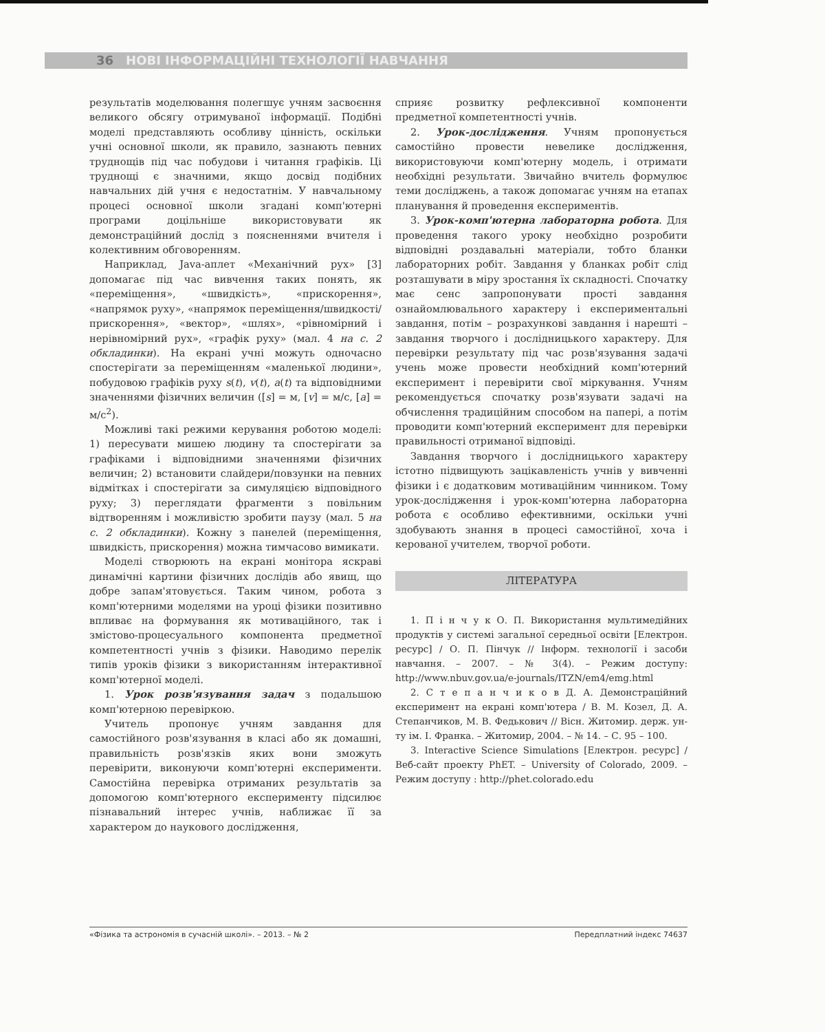36 НОВІ ІНФОРМАЦІЙНІ ТЕХНОЛОГІЇ НАВЧАННЯ
результатів моделювання полегшує учням засвоєння великого обсягу отримуваної інформації. Подібні моделі представляють особливу цінність, оскільки учні основної школи, як правило, зазнають певних труднощів під час побудови і читання графіків. Ці труднощі є значними, якщо досвід подібних навчальних дій учня є недостатнім. У навчальному процесі основної школи згадані комп'ютерні програми доцільніше використовувати як демонстраційний дослід з поясненнями вчителя і колективним обговоренням.
Наприклад, Java-аплет «Механічний рух» [3] допомагає під час вивчення таких понять, як «переміщення», «швидкість», «прискорення», «напрямок руху», «напрямок переміщення/швидкості/прискорення», «вектор», «шлях», «рівномірний і нерівномірний рух», «графік руху» (мал. 4 на с. 2 обкладинки). На екрані учні можуть одночасно спостерігати за переміщенням «маленької людини», побудовою графіків руху s(t), v(t), a(t) та відповідними значеннями фізичних величин ([s] = м, [v] = м/с, [a] = м/с<sup>2</sup>).
Можливі такі режими керування роботою моделі: 1) пересувати мишею людину та спостерігати за графіками і відповідними значеннями фізичних величин; 2) встановити слайдери/повзунки на певних відмітках і спостерігати за симуляцією відповідного руху; 3) переглядати фрагменти з повільним відтворенням і можливістю зробити паузу (мал. 5 на с. 2 обкладинки). Кожну з панелей (переміщення, швидкість, прискорення) можна тимчасово вимикати.
Моделі створюють на екрані монітора яскраві динамічні картини фізичних дослідів або явищ, що добре запам'ятовується. Таким чином, робота з комп'ютерними моделями на уроці фізики позитивно впливає на формування як мотиваційного, так і змістово-процесуального компонента предметної компетентності учнів з фізики. Наводимо перелік типів уроків фізики з використанням інтерактивної комп'ютерної моделі.
1. Урок розв'язування задач з подальшою комп'ютерною перевіркою.
Учитель пропонує учням завдання для самостійного розв'язування в класі або як домашні, правильність розв'язків яких вони зможуть перевірити, виконуючи комп'ютерні експерименти. Самостійна перевірка отриманих результатів за допомогою комп'ютерного експерименту підсилює пізнавальний інтерес учнів, наближає її за характером до наукового дослідження,
сприяє розвитку рефлексивної компоненти предметної компетентності учнів.
2. Урок-дослідження. Учням пропонується самостійно провести невелике дослідження, використовуючи комп'ютерну модель, і отримати необхідні результати. Звичайно вчитель формулює теми досліджень, а також допомагає учням на етапах планування й проведення експериментів.
3. Урок-комп'ютерна лабораторна робота. Для проведення такого уроку необхідно розробити відповідні роздавальні матеріали, тобто бланки лабораторних робіт. Завдання у бланках робіт слід розташувати в міру зростання їх складності. Спочатку має сенс запропонувати прості завдання ознайомлювального характеру і експериментальні завдання, потім – розрахункові завдання і нарешті – завдання творчого і дослідницького характеру. Для перевірки результату під час розв'язування задачі учень може провести необхідний комп'ютерний експеримент і перевірити свої міркування. Учням рекомендується спочатку розв'язувати задачі на обчислення традиційним способом на папері, а потім проводити комп'ютерний експеримент для перевірки правильності отриманої відповіді.
Завдання творчого і дослідницького характеру істотно підвищують зацікавленість учнів у вивченні фізики і є додатковим мотиваційним чинником. Тому урок-дослідження і урок-комп'ютерна лабораторна робота є особливо ефективними, оскільки учні здобувають знання в процесі самостійної, хоча і керованої учителем, творчої роботи.
ЛІТЕРАТУРА
1. П і н ч у к О. П. Використання мультимедійних продуктів у системі загальної середньої освіти [Електрон. ресурс] / О. П. Пінчук // Інформ. технології і засоби навчання. – 2007. – № 3(4). – Режим доступу: http://www.nbuv.gov.ua/e-journals/ITZN/em4/emg.html
2. С т е п а н ч и к о в Д. А. Демонстраційний експеримент на екрані комп'ютера / В. М. Козел, Д. А. Степанчиков, М. В. Федькович // Вісн. Житомир. держ. ун-ту ім. І. Франка. – Житомир, 2004. – № 14. – С. 95 – 100.
3. Interactive Science Simulations [Електрон. ресурс] / Веб-сайт проекту PhET. – University of Colorado, 2009. – Режим доступу : http://phet.colorado.edu
«Фізика та астрономія в сучасній школі». – 2013. – № 2 Передплатний індекс 74637